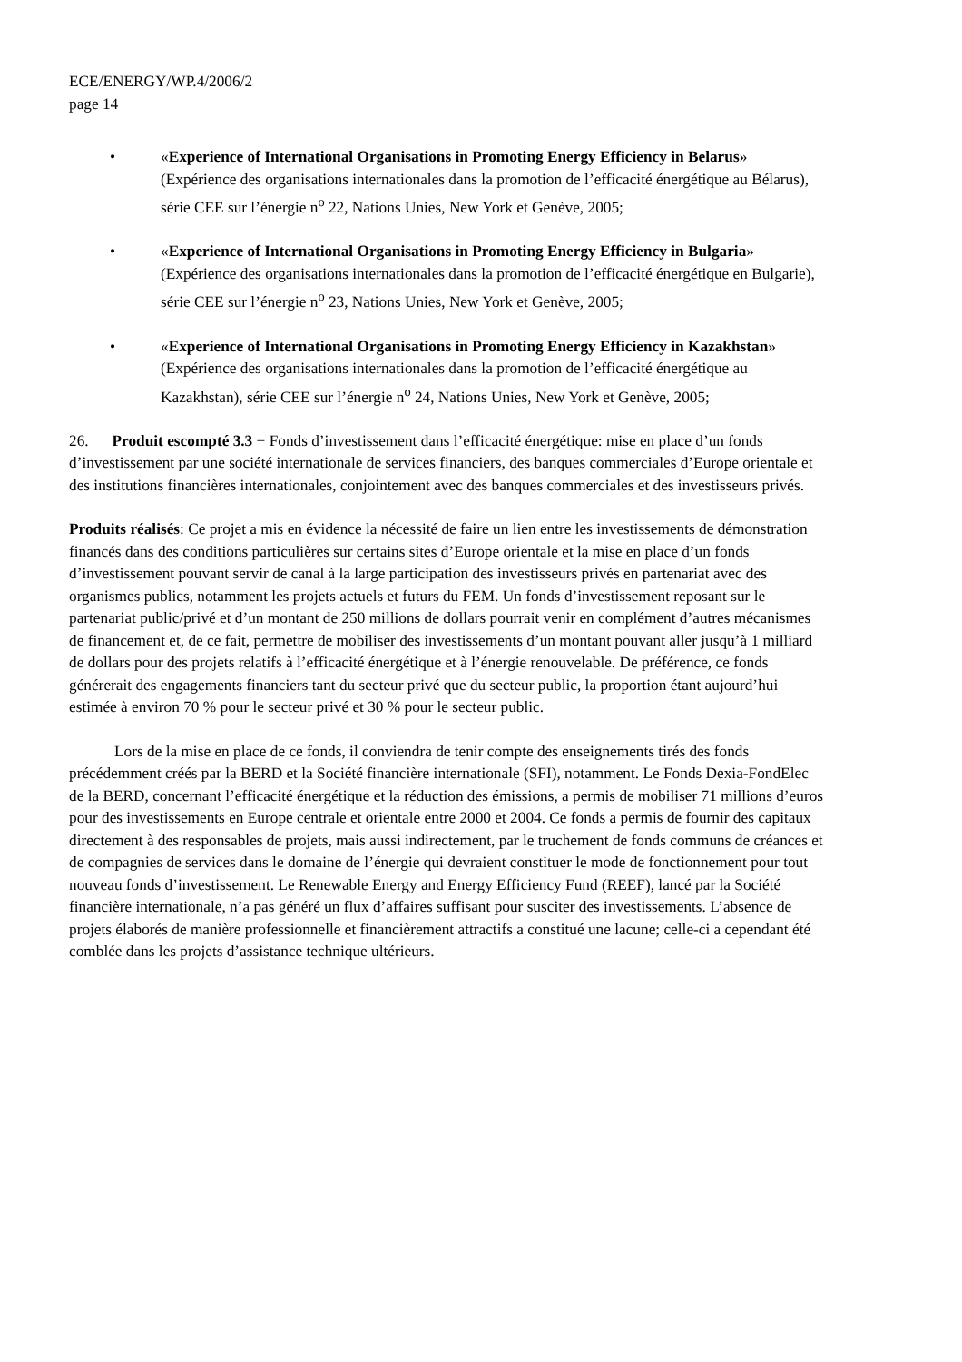ECE/ENERGY/WP.4/2006/2
page 14
• «Experience of International Organisations in Promoting Energy Efficiency in Belarus» (Expérience des organisations internationales dans la promotion de l’efficacité énergétique au Bélarus), série CEE sur l’énergie n<sup>o</sup> 22, Nations Unies, New York et Genève, 2005;
• «Experience of International Organisations in Promoting Energy Efficiency in Bulgaria» (Expérience des organisations internationales dans la promotion de l’efficacité énergétique en Bulgarie), série CEE sur l’énergie n<sup>o</sup> 23, Nations Unies, New York et Genève, 2005;
• «Experience of International Organisations in Promoting Energy Efficiency in Kazakhstan» (Expérience des organisations internationales dans la promotion de l’efficacité énergétique au Kazakhstan), série CEE sur l’énergie n<sup>o</sup> 24, Nations Unies, New York et Genève, 2005;
26. Produit escompté 3.3 − Fonds d’investissement dans l’efficacité énergétique: mise en place d’un fonds d’investissement par une société internationale de services financiers, des banques commerciales d’Europe orientale et des institutions financières internationales, conjointement avec des banques commerciales et des investisseurs privés.
Produits réalisés: Ce projet a mis en évidence la nécessité de faire un lien entre les investissements de démonstration financés dans des conditions particulières sur certains sites d’Europe orientale et la mise en place d’un fonds d’investissement pouvant servir de canal à la large participation des investisseurs privés en partenariat avec des organismes publics, notamment les projets actuels et futurs du FEM. Un fonds d’investissement reposant sur le partenariat public/privé et d’un montant de 250 millions de dollars pourrait venir en complément d’autres mécanismes de financement et, de ce fait, permettre de mobiliser des investissements d’un montant pouvant aller jusqu’à 1 milliard de dollars pour des projets relatifs à l’efficacité énergétique et à l’énergie renouvelable. De préférence, ce fonds générerait des engagements financiers tant du secteur privé que du secteur public, la proportion étant aujourd’hui estimée à environ 70 % pour le secteur privé et 30 % pour le secteur public.
Lors de la mise en place de ce fonds, il conviendra de tenir compte des enseignements tirés des fonds précédemment créés par la BERD et la Société financière internationale (SFI), notamment. Le Fonds Dexia-FondElec de la BERD, concernant l’efficacité énergétique et la réduction des émissions, a permis de mobiliser 71 millions d’euros pour des investissements en Europe centrale et orientale entre 2000 et 2004. Ce fonds a permis de fournir des capitaux directement à des responsables de projets, mais aussi indirectement, par le truchement de fonds communs de créances et de compagnies de services dans le domaine de l’énergie qui devraient constituer le mode de fonctionnement pour tout nouveau fonds d’investissement. Le Renewable Energy and Energy Efficiency Fund (REEF), lancé par la Société financière internationale, n’a pas généré un flux d’affaires suffisant pour susciter des investissements. L’absence de projets élaborés de manière professionnelle et financièrement attractifs a constitué une lacune; celle-ci a cependant été comblée dans les projets d’assistance technique ultérieurs.